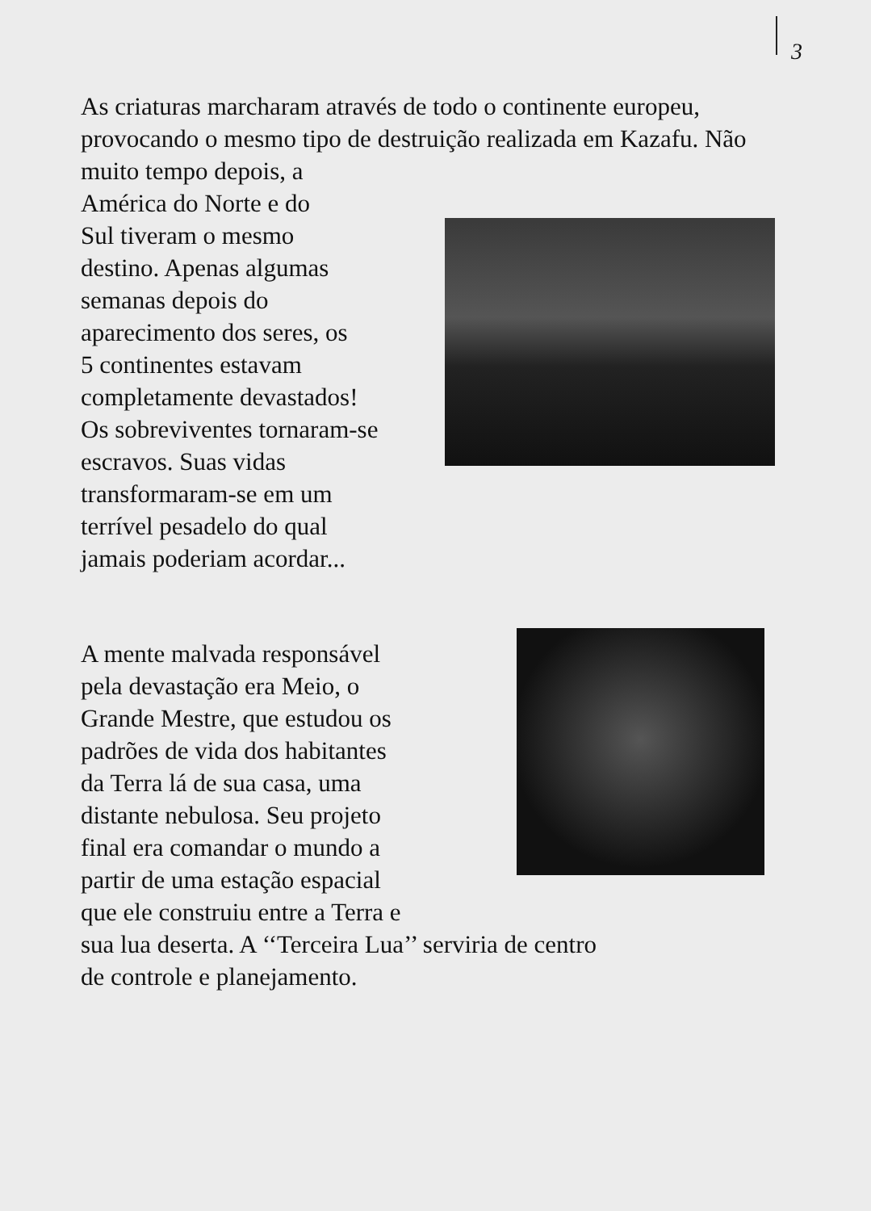3
As criaturas marcharam através de todo o continente europeu, provocando o mesmo tipo de destruição realizada em Kazafu. Não muito tempo depois, a
América do Norte e do
Sul tiveram o mesmo
destino. Apenas algumas
semanas depois do
aparecimento dos seres, os
5 continentes estavam
completamente devastados!
Os sobreviventes tornaram-se
escravos. Suas vidas
transformaram-se em um
terrível pesadelo do qual
jamais poderiam acordar...
A mente malvada responsável
pela devastação era Meio, o
Grande Mestre, que estudou os
padrões de vida dos habitantes
da Terra lá de sua casa, uma
distante nebulosa. Seu projeto
final era comandar o mundo a
partir de uma estação espacial
que ele construiu entre a Terra e
sua lua deserta. A ‘‘Terceira Lua’’ serviria de centro
de controle e planejamento.